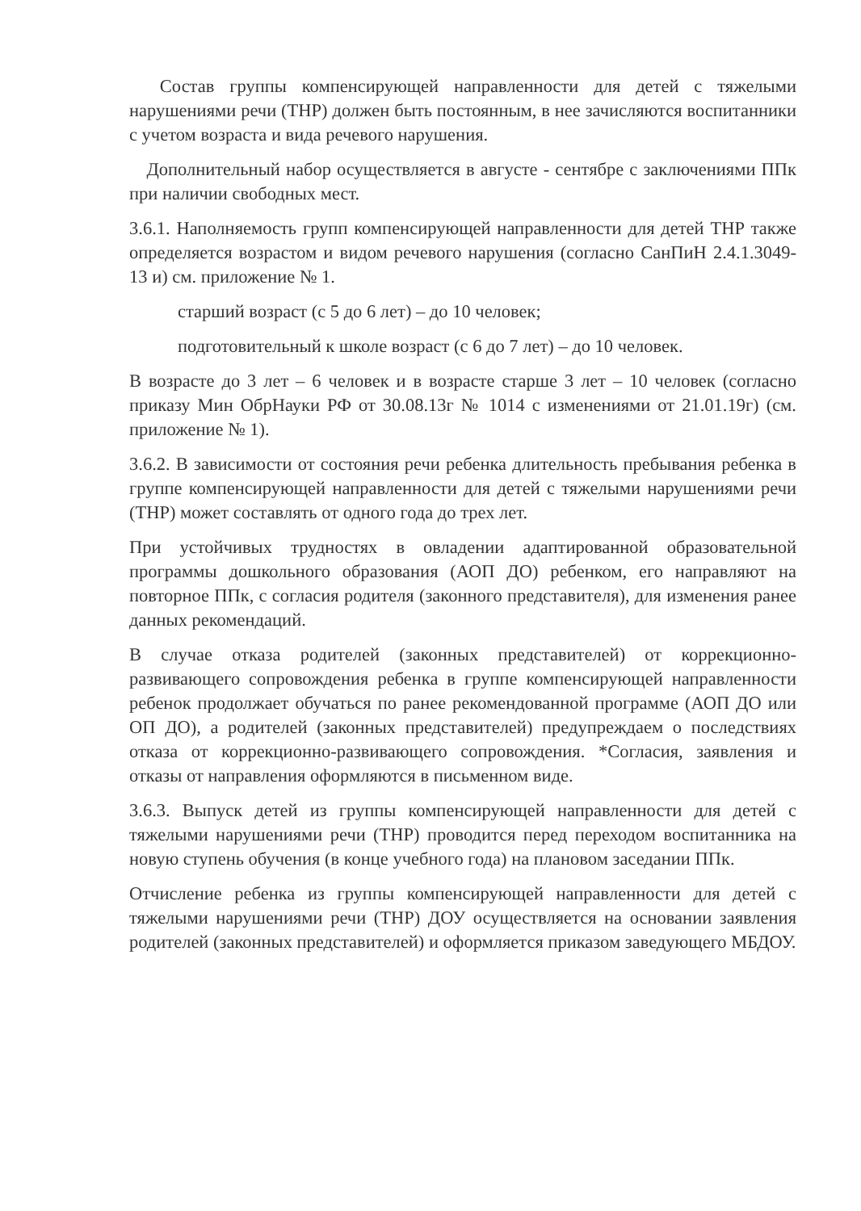Состав группы компенсирующей направленности для детей с тяжелыми нарушениями речи (ТНР) должен быть постоянным, в нее зачисляются воспитанники с учетом возраста и вида речевого нарушения.
Дополнительный набор осуществляется в августе - сентябре с заключениями ППк при наличии свободных мест.
3.6.1. Наполняемость групп компенсирующей направленности для детей ТНР также определяется возрастом и видом речевого нарушения (согласно СанПиН 2.4.1.3049-13 и) см. приложение № 1.
старший возраст (с 5 до 6 лет) – до 10 человек;
подготовительный к школе возраст (с 6 до 7 лет) – до 10 человек.
В возрасте до 3 лет – 6 человек и в возрасте старше 3 лет – 10 человек (согласно приказу Мин ОбрНауки РФ от 30.08.13г № 1014 с изменениями от 21.01.19г) (см. приложение № 1).
3.6.2. В зависимости от состояния речи ребенка длительность пребывания ребенка в группе компенсирующей направленности для детей с тяжелыми нарушениями речи (ТНР) может составлять от одного года до трех лет.
При устойчивых трудностях в овладении адаптированной образовательной программы дошкольного образования (АОП ДО) ребенком, его направляют на повторное ППк, с согласия родителя (законного представителя), для изменения ранее данных рекомендаций.
В случае отказа родителей (законных представителей) от коррекционно-развивающего сопровождения ребенка в группе компенсирующей направленности ребенок продолжает обучаться по ранее рекомендованной программе (АОП ДО или ОП ДО), а родителей (законных представителей) предупреждаем о последствиях отказа от коррекционно-развивающего сопровождения. *Согласия, заявления и отказы от направления оформляются в письменном виде.
3.6.3. Выпуск детей из группы компенсирующей направленности для детей с тяжелыми нарушениями речи (ТНР) проводится перед переходом воспитанника на новую ступень обучения (в конце учебного года) на плановом заседании ППк.
Отчисление ребенка из группы компенсирующей направленности для детей с тяжелыми нарушениями речи (ТНР) ДОУ осуществляется на основании заявления родителей (законных представителей) и оформляется приказом заведующего МБДОУ.